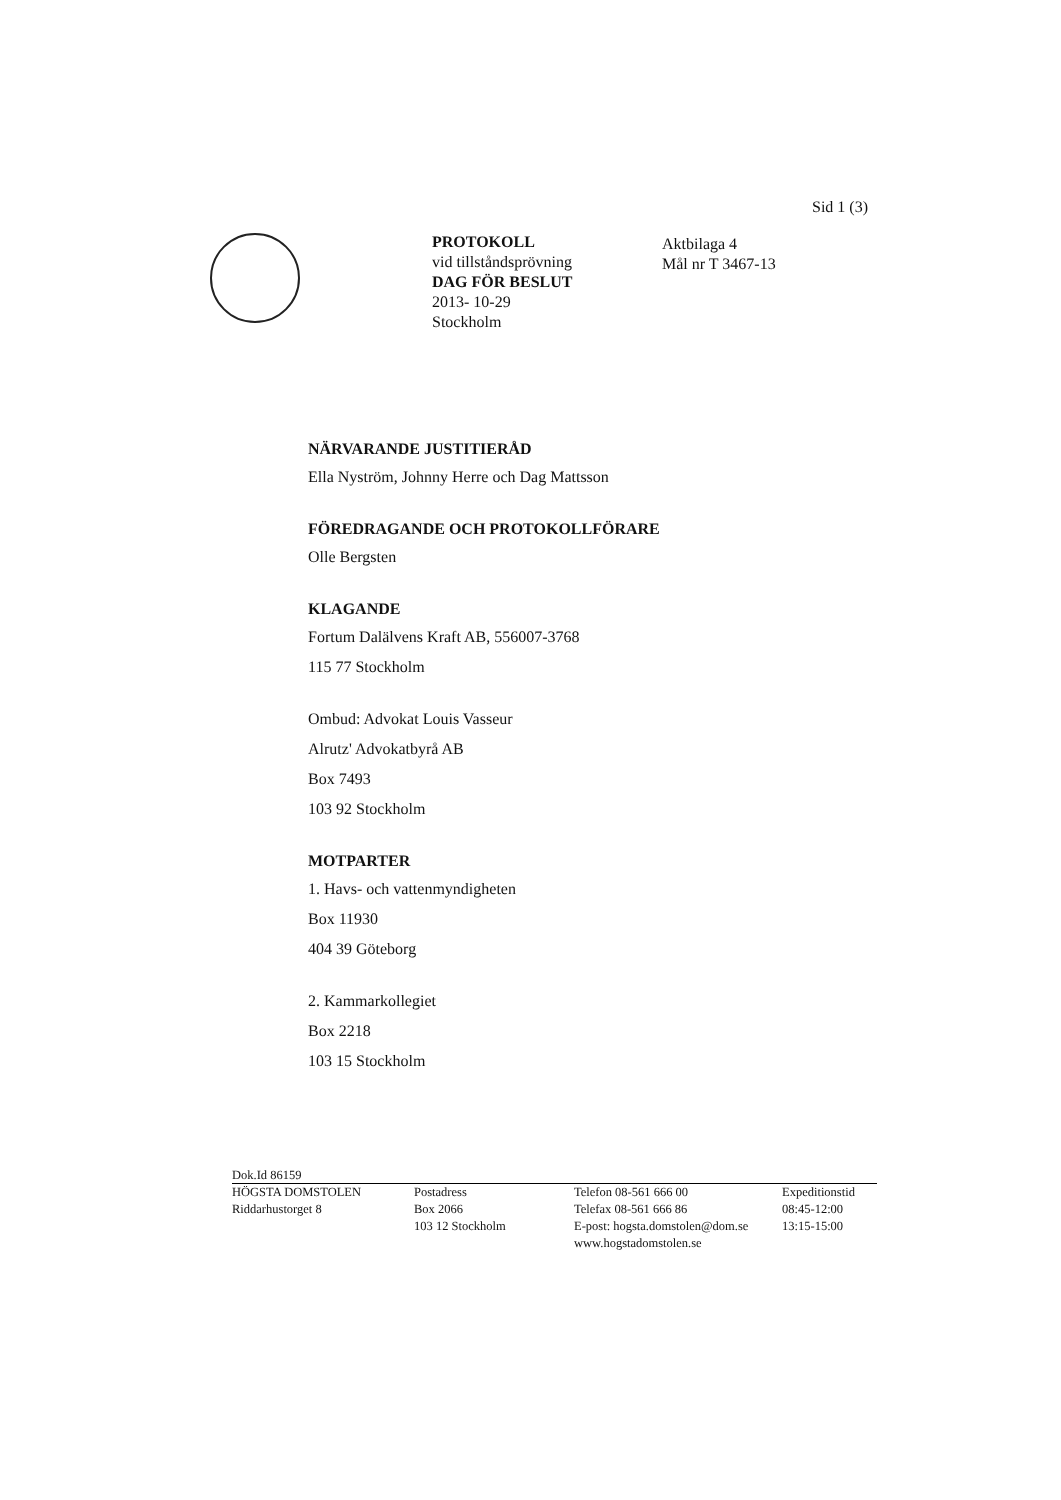Sid 1 (3)
PROTOKOLL
vid tillståndsprövning
DAG FÖR BESLUT
2013- 10-29
Stockholm
Aktbilaga 4
Mål nr T 3467-13
NÄRVARANDE JUSTITIERÅD
Ella Nyström, Johnny Herre och Dag Mattsson
FÖREDRAGANDE OCH PROTOKOLLFÖRARE
Olle Bergsten
KLAGANDE
Fortum Dalälvens Kraft AB, 556007-3768
115 77 Stockholm
Ombud: Advokat Louis Vasseur
Alrutz' Advokatbyrå AB
Box 7493
103 92 Stockholm
MOTPARTER
1. Havs- och vattenmyndigheten
Box 11930
404 39 Göteborg
2. Kammarkollegiet
Box 2218
103 15 Stockholm
Dok.Id 86159
HÖGSTA DOMSTOLEN
Riddarhustorget 8
Postadress
Box 2066
103 12 Stockholm
Telefon 08-561 666 00
Telefax 08-561 666 86
E-post: hogsta.domstolen@dom.se
www.hogstadomstolen.se
Expeditionstid
08:45-12:00
13:15-15:00